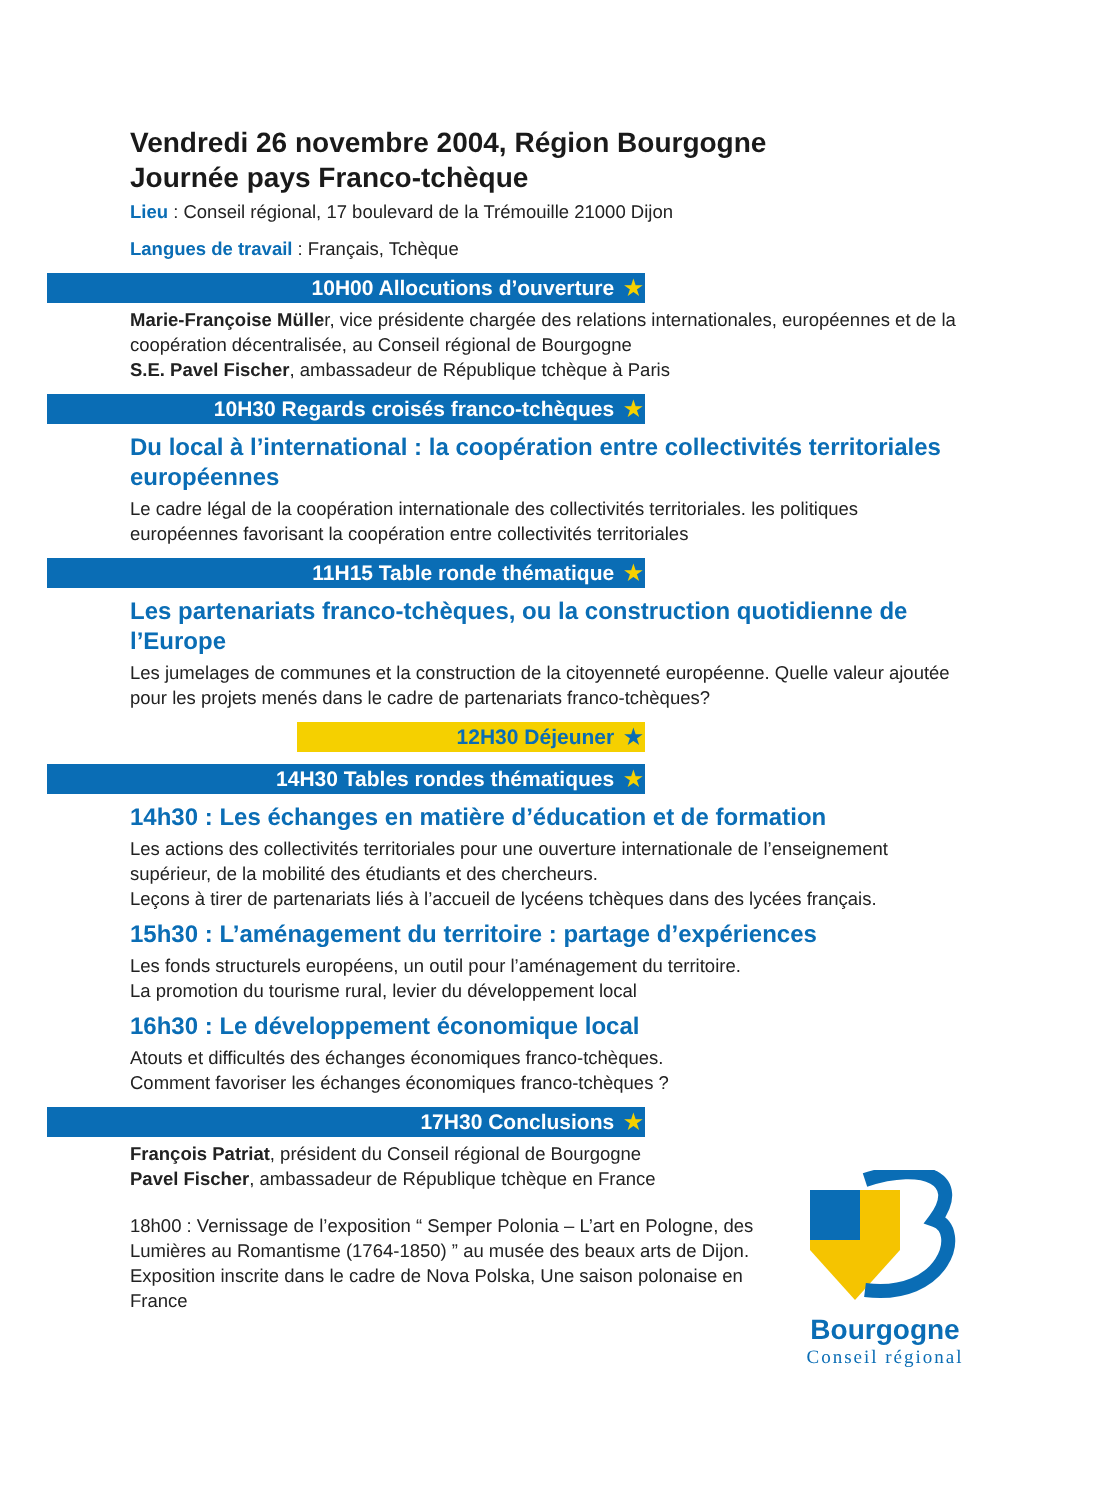Vendredi 26 novembre 2004, Région Bourgogne
Journée pays Franco-tchèque
Lieu : Conseil régional, 17 boulevard de la Trémouille 21000 Dijon
Langues de travail : Français, Tchèque
10H00 Allocutions d’ouverture ★
Marie-Françoise Müller, vice présidente chargée des relations internationales, européennes et de la coopération décentralisée, au Conseil régional de Bourgogne
S.E. Pavel Fischer, ambassadeur de République tchèque à Paris
10H30 Regards croisés franco-tchèques ★
Du local à l’international : la coopération entre collectivités territoriales européennes
Le cadre légal de la coopération internationale des collectivités territoriales. les politiques européennes favorisant la coopération entre collectivités territoriales
11H15 Table ronde thématique ★
Les partenariats franco-tchèques, ou la construction quotidienne de l’Europe
Les jumelages de communes et la construction de la citoyenneté européenne. Quelle valeur ajoutée pour les projets menés dans le cadre de partenariats franco-tchèques?
12H30 Déjeuner ★
14H30 Tables rondes thématiques ★
14h30 : Les échanges en matière d’éducation et de formation
Les actions des collectivités territoriales pour une ouverture internationale de l’enseignement supérieur, de la mobilité des étudiants et des chercheurs.
Leçons à tirer de partenariats liés à l’accueil de lycéens tchèques dans des lycées français.
15h30 : L’aménagement du territoire : partage d’expériences
Les fonds structurels européens, un outil pour l’aménagement du territoire.
La promotion du tourisme rural, levier du développement local
16h30 : Le développement économique local
Atouts et difficultés des échanges économiques franco-tchèques.
Comment favoriser les échanges économiques franco-tchèques ?
17H30 Conclusions ★
François Patriat, président du Conseil régional de Bourgogne
Pavel Fischer, ambassadeur de République tchèque en France
18h00 : Vernissage de l’exposition “ Semper Polonia – L’art en Pologne, des Lumières au Romantisme (1764-1850) ” au musée des beaux arts de Dijon. Exposition inscrite dans le cadre de Nova Polska, Une saison polonaise en France
Bourgogne
Conseil régional